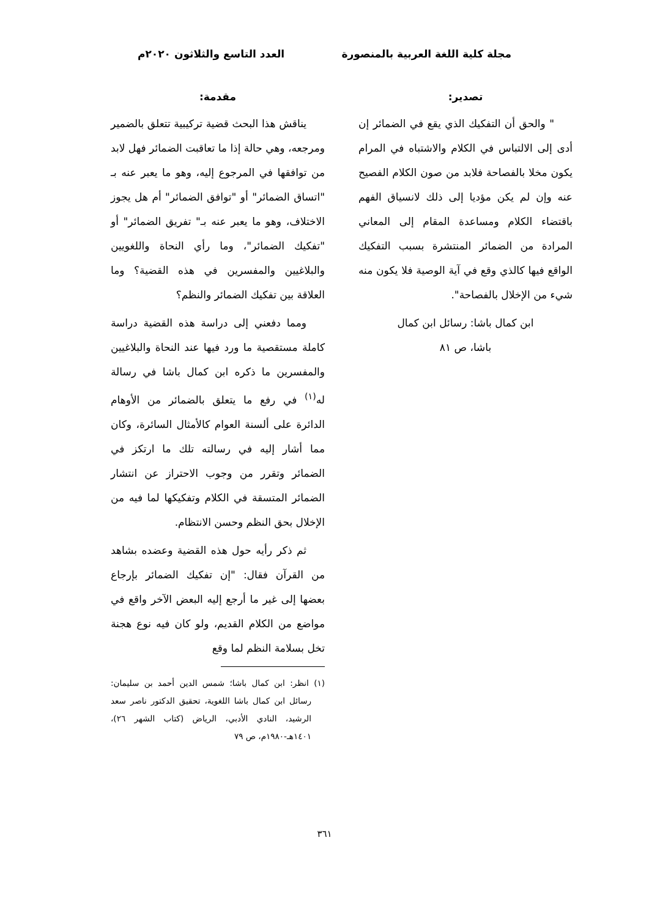مجلة كلية اللغة العربية بالمنصورة
العدد التاسع والثلاثون ٢٠٢٠م
تصدير:
" والحق أن التفكيك الذي يقع في الضمائر إن أدى إلى الالتباس في الكلام والاشتباه في المرام يكون مخلا بالفصاحة فلابد من صون الكلام الفصيح عنه وإن لم يكن مؤديا إلى ذلك لانسياق الفهم باقتضاء الكلام ومساعدة المقام إلى المعاني المرادة من الضمائر المنتشرة بسبب التفكيك الواقع فيها كالذي وقع في آية الوصية فلا يكون منه شيء من الإخلال بالفصاحة".
ابن كمال باشا: رسائل ابن كمال
باشا، ص ٨١
مقدمة:
يناقش هذا البحث قضية تركيبية تتعلق بالضمير ومرجعه، وهي حالة إذا ما تعاقبت الضمائر فهل لابد من توافقها في المرجوع إليه، وهو ما يعبر عنه بـ "اتساق الضمائر" أو "توافق الضمائر" أم هل يجوز الاختلاف، وهو ما يعبر عنه بـ" تفريق الضمائر" أو "تفكيك الضمائر"، وما رأي النحاة واللغويين والبلاغيين والمفسرين في هذه القضية؟ وما العلاقة بين تفكيك الضمائر والنظم؟
ومما دفعني إلى دراسة هذه القضية دراسة كاملة مستقصية ما ورد فيها عند النحاة والبلاغيين والمفسرين ما ذكره ابن كمال باشا في رسالة له<sup>(١)</sup> في رفع ما يتعلق بالضمائر من الأوهام الدائرة على ألسنة العوام كالأمثال السائرة، وكان مما أشار إليه في رسالته تلك ما ارتكز في الضمائر وتقرر من وجوب الاحتراز عن انتشار الضمائر المتسقة في الكلام وتفكيكها لما فيه من الإخلال بحق النظم وحسن الانتظام.
ثم ذكر رأيه حول هذه القضية وعضده بشاهد من القرآن فقال: "إن تفكيك الضمائر بإرجاع بعضها إلى غير ما أرجع إليه البعض الآخر واقع في مواضع من الكلام القديم، ولو كان فيه نوع هجنة تخل بسلامة النظم لما وقع
(١) انظر: ابن كمال باشا؛ شمس الدين أحمد بن سليمان: رسائل ابن كمال باشا اللغوية، تحقيق الدكتور ناصر سعد الرشيد، النادي الأدبي، الرياض (كتاب الشهر ٢٦)، ١٤٠١هـ-١٩٨٠م، ص ٧٩
٣٦١